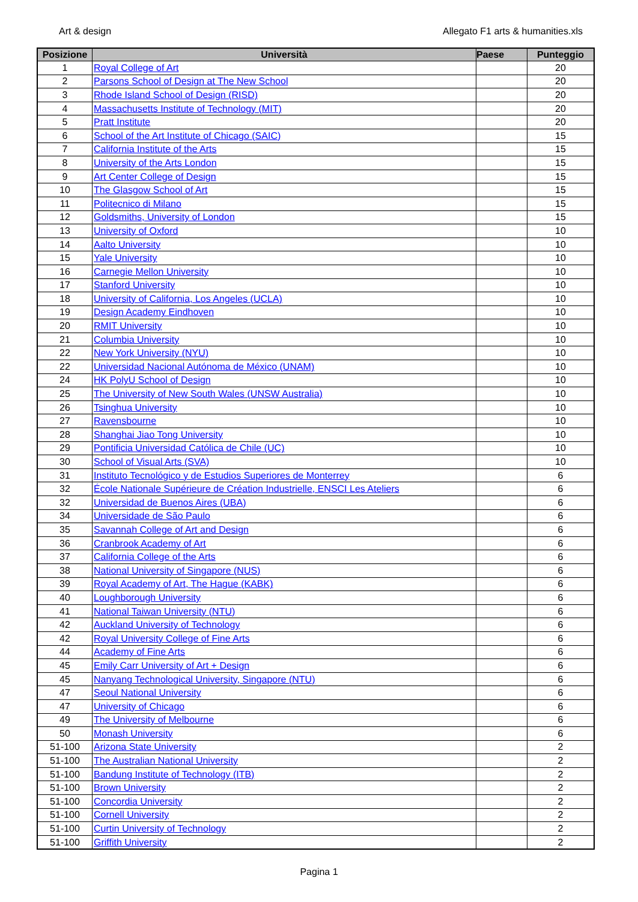Art & design Allegato F1 arts & humanities.xls
| Posizione | Università | Paese | Punteggio |
| --- | --- | --- | --- |
| 1 | Royal College of Art | | 20 |
| 2 | Parsons School of Design at The New School | | 20 |
| 3 | Rhode Island School of Design (RISD) | | 20 |
| 4 | Massachusetts Institute of Technology (MIT) | | 20 |
| 5 | Pratt Institute | | 20 |
| 6 | School of the Art Institute of Chicago (SAIC) | | 15 |
| 7 | California Institute of the Arts | | 15 |
| 8 | University of the Arts London | | 15 |
| 9 | Art Center College of Design | | 15 |
| 10 | The Glasgow School of Art | | 15 |
| 11 | Politecnico di Milano | | 15 |
| 12 | Goldsmiths, University of London | | 15 |
| 13 | University of Oxford | | 10 |
| 14 | Aalto University | | 10 |
| 15 | Yale University | | 10 |
| 16 | Carnegie Mellon University | | 10 |
| 17 | Stanford University | | 10 |
| 18 | University of California, Los Angeles (UCLA) | | 10 |
| 19 | Design Academy Eindhoven | | 10 |
| 20 | RMIT University | | 10 |
| 21 | Columbia University | | 10 |
| 22 | New York University (NYU) | | 10 |
| 22 | Universidad Nacional Autónoma de México (UNAM) | | 10 |
| 24 | HK PolyU School of Design | | 10 |
| 25 | The University of New South Wales (UNSW Australia) | | 10 |
| 26 | Tsinghua University | | 10 |
| 27 | Ravensbourne | | 10 |
| 28 | Shanghai Jiao Tong University | | 10 |
| 29 | Pontificia Universidad Católica de Chile (UC) | | 10 |
| 30 | School of Visual Arts (SVA) | | 10 |
| 31 | Instituto Tecnológico y de Estudios Superiores de Monterrey | | 6 |
| 32 | École Nationale Supérieure de Création Industrielle, ENSCI Les Ateliers | | 6 |
| 32 | Universidad de Buenos Aires (UBA) | | 6 |
| 34 | Universidade de São Paulo | | 6 |
| 35 | Savannah College of Art and Design | | 6 |
| 36 | Cranbrook Academy of Art | | 6 |
| 37 | California College of the Arts | | 6 |
| 38 | National University of Singapore (NUS) | | 6 |
| 39 | Royal Academy of Art, The Hague (KABK) | | 6 |
| 40 | Loughborough University | | 6 |
| 41 | National Taiwan University (NTU) | | 6 |
| 42 | Auckland University of Technology | | 6 |
| 42 | Royal University College of Fine Arts | | 6 |
| 44 | Academy of Fine Arts | | 6 |
| 45 | Emily Carr University of Art + Design | | 6 |
| 45 | Nanyang Technological University, Singapore (NTU) | | 6 |
| 47 | Seoul National University | | 6 |
| 47 | University of Chicago | | 6 |
| 49 | The University of Melbourne | | 6 |
| 50 | Monash University | | 6 |
| 51-100 | Arizona State University | | 2 |
| 51-100 | The Australian National University | | 2 |
| 51-100 | Bandung Institute of Technology (ITB) | | 2 |
| 51-100 | Brown University | | 2 |
| 51-100 | Concordia University | | 2 |
| 51-100 | Cornell University | | 2 |
| 51-100 | Curtin University of Technology | | 2 |
| 51-100 | Griffith University | | 2 |
Pagina 1